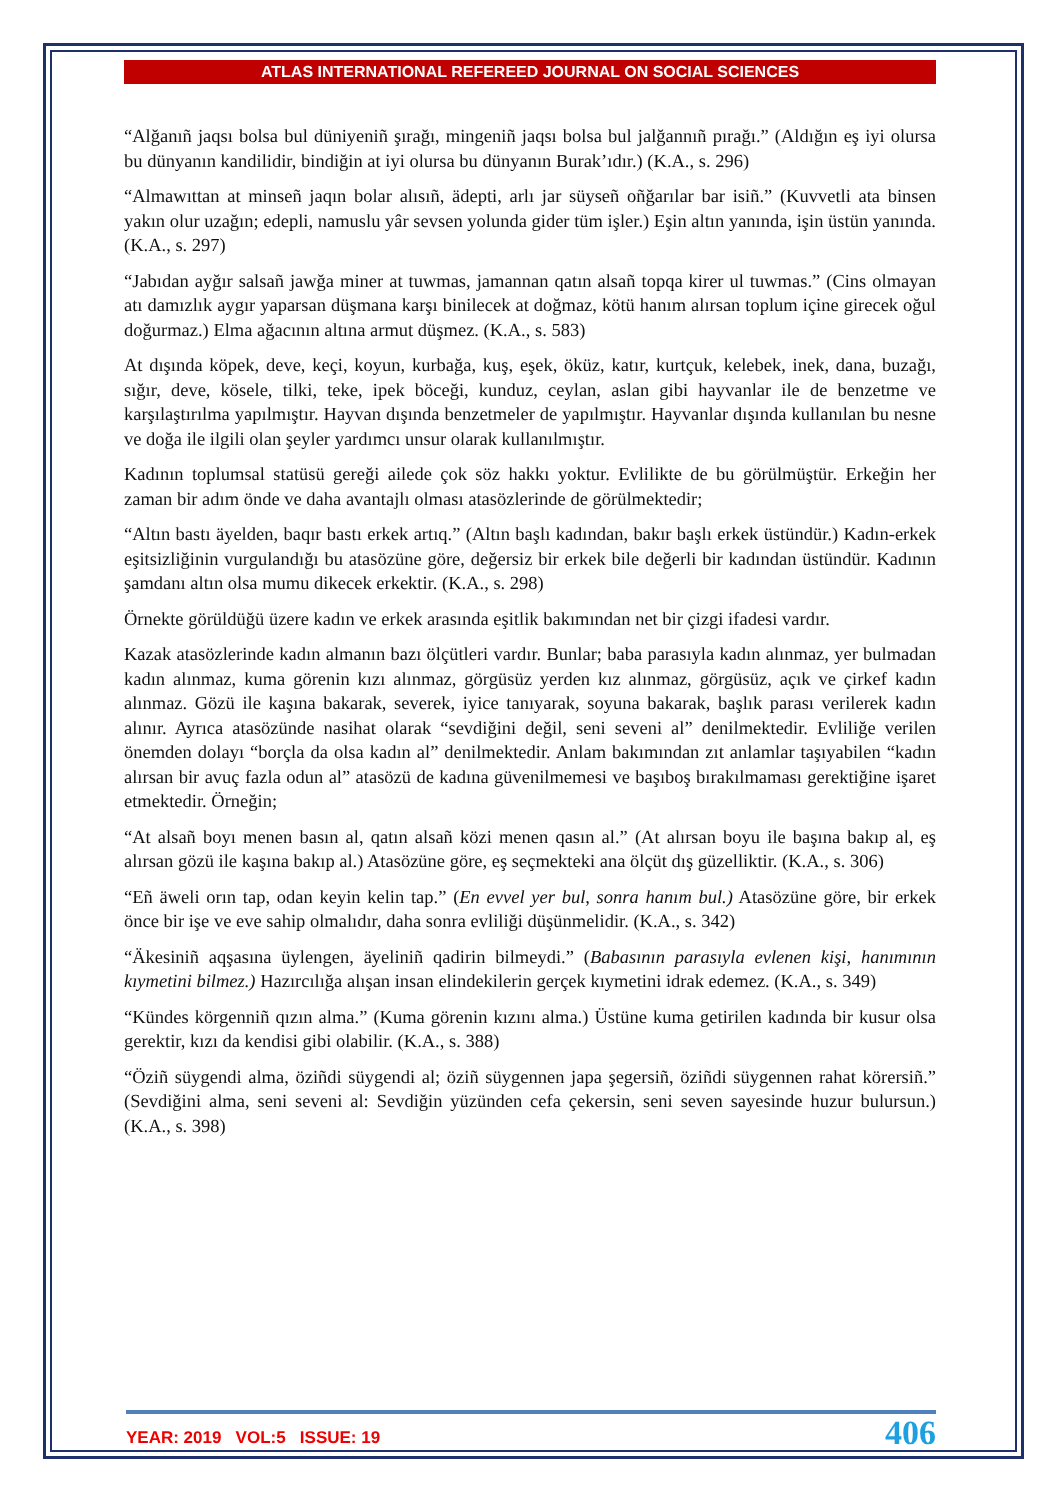ATLAS INTERNATIONAL REFEREED JOURNAL ON SOCIAL SCIENCES
“Alğanıñ jaqsı bolsa bul düniyeniñ şırağı, mingeniñ jaqsı bolsa bul jalğannıñ pırağı.” (Aldığın eş iyi olursa bu dünyanın kandilidir, bindiğin at iyi olursa bu dünyanın Burak’ıdır.) (K.A., s. 296)
“Almawıttan at minseñ jaqın bolar alısıñ, ädepti, arlı jar süyseñ oñğarılar bar isiñ.” (Kuvvetli ata binsen yakın olur uzağın; edepli, namuslu yâr sevsen yolunda gider tüm işler.) Eşin altın yanında, işin üstün yanında. (K.A., s. 297)
“Jabıdan ayğır salsañ jawğa miner at tuwmas, jamannan qatın alsañ topqa kirer ul tuwmas.” (Cins olmayan atı damızlık aygır yaparsan düşmana karşı binilecek at doğmaz, kötü hanım alırsan toplum içine girecek oğul doğurmaz.) Elma ağacının altına armut düşmez. (K.A., s. 583)
At dışında köpek, deve, keçi, koyun, kurbağa, kuş, eşek, öküz, katır, kurtçuk, kelebek, inek, dana, buzağı, sığır, deve, kösele, tilki, teke, ipek böceği, kunduz, ceylan, aslan gibi hayvanlar ile de benzetme ve karşılaştırılma yapılmıştır. Hayvan dışında benzetmeler de yapılmıştır. Hayvanlar dışında kullanılan bu nesne ve doğa ile ilgili olan şeyler yardımcı unsur olarak kullanılmıştır.
Kadının toplumsal statüsü gereği ailede çok söz hakkı yoktur. Evlilikte de bu görülmüştür. Erkeğin her zaman bir adım önde ve daha avantajlı olması atasözlerinde de görülmektedir;
“Altın bastı äyelden, baqır bastı erkek artıq.” (Altın başlı kadından, bakır başlı erkek üstündür.) Kadın-erkek eşitsizliğinin vurgulandığı bu atasözüne göre, değersiz bir erkek bile değerli bir kadından üstündür. Kadının şamdanı altın olsa mumu dikecek erkektir. (K.A., s. 298)
Örnekte görüldüğü üzere kadın ve erkek arasında eşitlik bakımından net bir çizgi ifadesi vardır.
Kazak atasözlerinde kadın almanın bazı ölçütleri vardır. Bunlar; baba parasıyla kadın alınmaz, yer bulmadan kadın alınmaz, kuma görenin kızı alınmaz, görgüsüz yerden kız alınmaz, görgüsüz, açık ve çirkef kadın alınmaz. Gözü ile kaşına bakarak, severek, iyice tanıyarak, soyuna bakarak, başlık parası verilerek kadın alınır. Ayrıca atasözünde nasihat olarak “sevdiğini değil, seni seveni al” denilmektedir. Evliliğe verilen önemden dolayı “borçla da olsa kadın al” denilmektedir. Anlam bakımından zıt anlamlar taşıyabilen “kadın alırsan bir avuç fazla odun al” atasözü de kadına güvenilmemesi ve başıboş bırakılmaması gerektiğine işaret etmektedir. Örneğin;
“At alsañ boyı menen basın al, qatın alsañ közi menen qasın al.” (At alırsan boyu ile başına bakıp al, eş alırsan gözü ile kaşına bakıp al.) Atasözüne göre, eş seçmekteki ana ölçüt dış güzelliktir. (K.A., s. 306)
“Eñ äweli orın tap, odan keyin kelin tap.” (En evvel yer bul, sonra hanım bul.) Atasözüne göre, bir erkek önce bir işe ve eve sahip olmalıdır, daha sonra evliliği düşünmelidir. (K.A., s. 342)
“Äkesiniñ aqşasına üylengen, äyeliniñ qadirin bilmeydi.” (Babasının parasıyla evlenen kişi, hanımının kıymetini bilmez.) Hazırcılığa alışan insan elindekilerin gerçek kıymetini idrak edemez. (K.A., s. 349)
“Kündes körgenniñ qızın alma.” (Kuma görenin kızını alma.) Üstüne kuma getirilen kadında bir kusur olsa gerektir, kızı da kendisi gibi olabilir. (K.A., s. 388)
“Öziñ süygendi alma, öziñdi süygendi al; öziñ süygennen japa şegersiñ, öziñdi süygennen rahat körersiñ.” (Sevdiğini alma, seni seveni al: Sevdiğin yüzünden cefa çekersin, seni seven sayesinde huzur bulursun.) (K.A., s. 398)
YEAR: 2019 VOL:5 ISSUE: 19 406